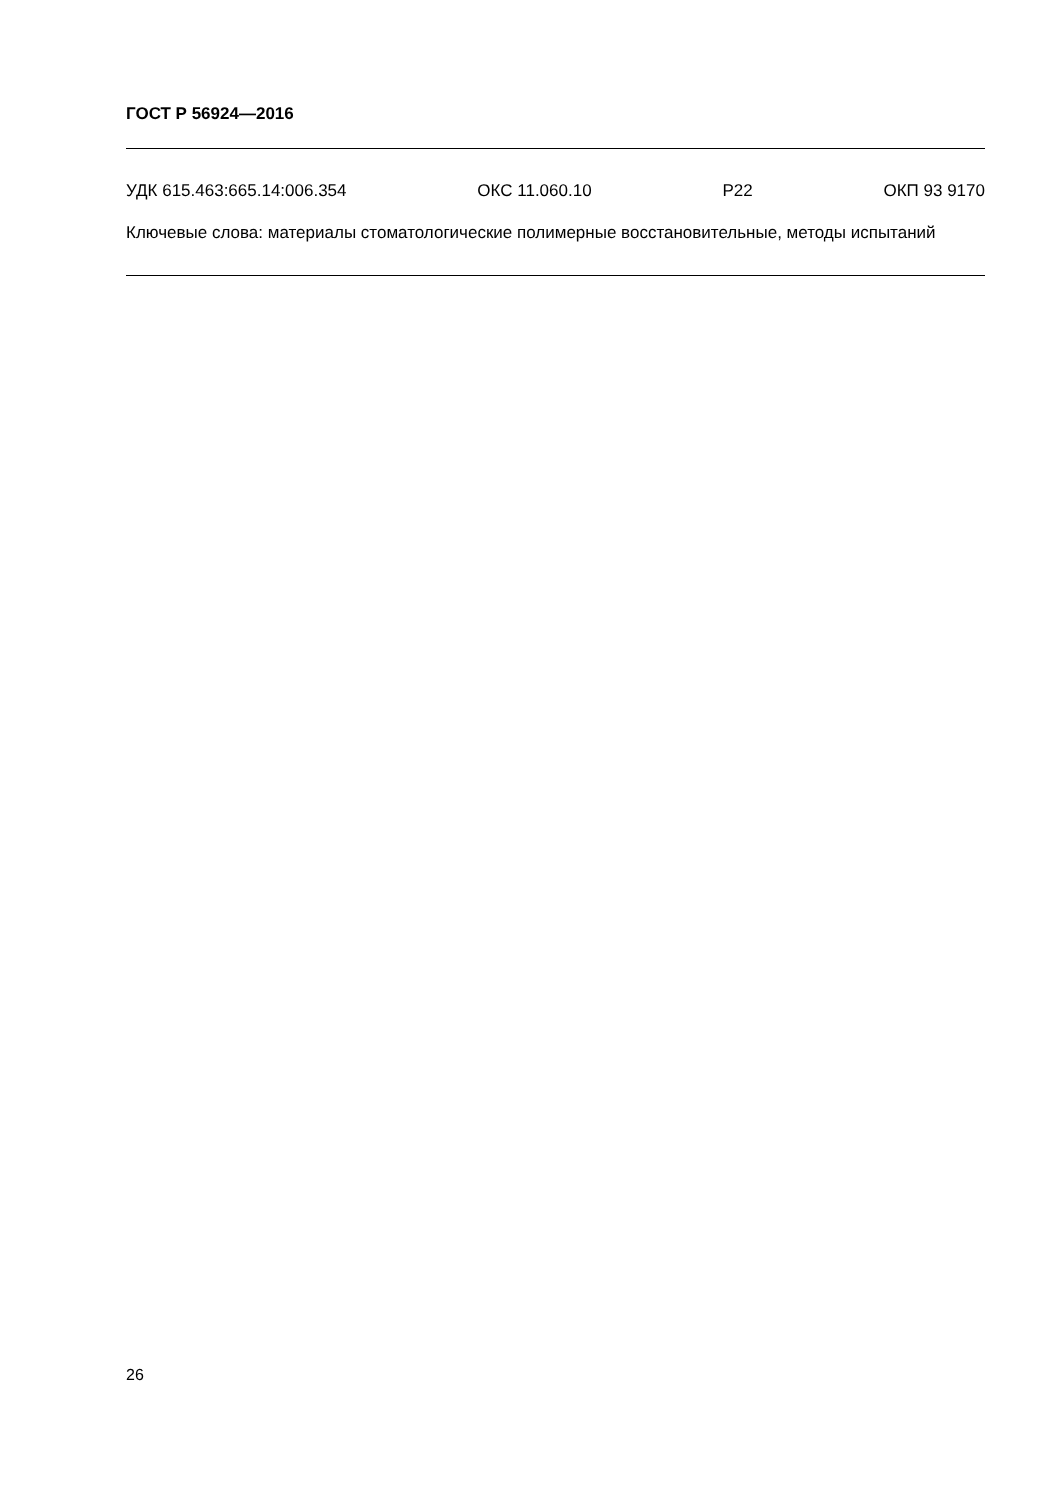ГОСТ Р 56924—2016
УДК 615.463:665.14:006.354 ОКС 11.060.10 Р22 ОКП 93 9170
Ключевые слова: материалы стоматологические полимерные восстановительные, методы испытаний
26